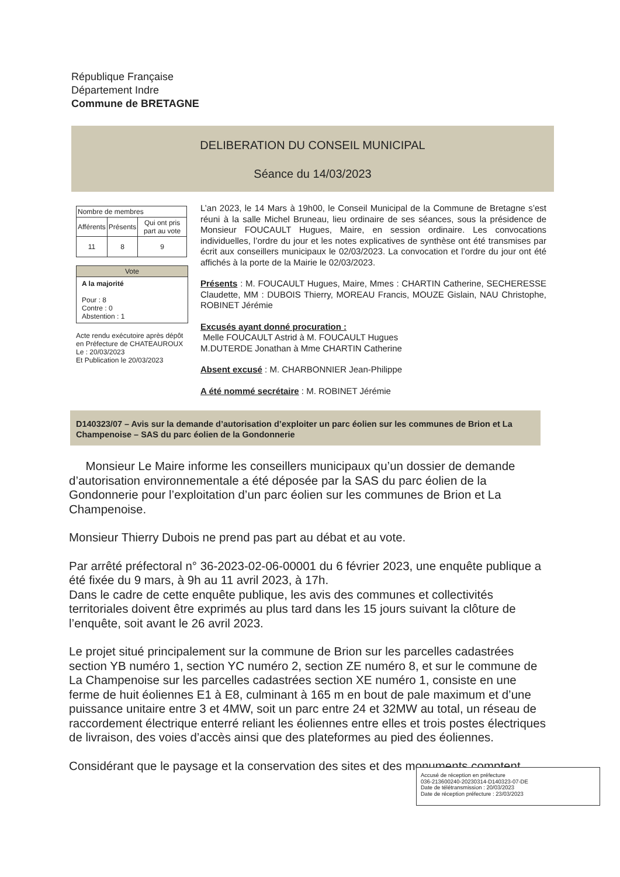République Française
Département Indre
Commune de BRETAGNE
DELIBERATION DU CONSEIL MUNICIPAL
Séance du 14/03/2023
| Nombre de membres | | |
| --- | --- | --- |
| Afférents | Présents | Qui ont pris part au vote |
| 11 | 8 | 9 |
Vote
A la majorité
Pour : 8
Contre : 0
Abstention : 1
Acte rendu exécutoire après dépôt en Préfecture de CHATEAUROUX
Le : 20/03/2023
Et Publication le 20/03/2023
L’an 2023, le 14 Mars à 19h00, le Conseil Municipal de la Commune de Bretagne s’est réuni à la salle Michel Bruneau, lieu ordinaire de ses séances, sous la présidence de Monsieur FOUCAULT Hugues, Maire, en session ordinaire. Les convocations individuelles, l’ordre du jour et les notes explicatives de synthèse ont été transmises par écrit aux conseillers municipaux le 02/03/2023. La convocation et l’ordre du jour ont été affichés à la porte de la Mairie le 02/03/2023.
Présents : M. FOUCAULT Hugues, Maire, Mmes : CHARTIN Catherine, SECHERESSE Claudette, MM : DUBOIS Thierry, MOREAU Francis, MOUZE Gislain, NAU Christophe, ROBINET Jérémie
Excusés ayant donné procuration :
Melle FOUCAULT Astrid à M. FOUCAULT Hugues
M.DUTERDE Jonathan à Mme CHARTIN Catherine
Absent excusé : M. CHARBONNIER Jean-Philippe
A été nommé secrétaire : M. ROBINET Jérémie
D140323/07 – Avis sur la demande d’autorisation d’exploiter un parc éolien sur les communes de Brion et La Champenoise – SAS du parc éolien de la Gondonnerie
Monsieur Le Maire informe les conseillers municipaux qu’un dossier de demande d’autorisation environnementale a été déposée par la SAS du parc éolien de la Gondonnerie pour l’exploitation d’un parc éolien sur les communes de Brion et La Champenoise.
Monsieur Thierry Dubois ne prend pas part au débat et au vote.
Par arrêté préfectoral n° 36-2023-02-06-00001 du 6 février 2023, une enquête publique a été fixée du 9 mars, à 9h au 11 avril 2023, à 17h.
Dans le cadre de cette enquête publique, les avis des communes et collectivités territoriales doivent être exprimés au plus tard dans les 15 jours suivant la clôture de l’enquête, soit avant le 26 avril 2023.
Le projet situé principalement sur la commune de Brion sur les parcelles cadastrées section YB numéro 1, section YC numéro 2, section ZE numéro 8, et sur le commune de La Champenoise sur les parcelles cadastrées section XE numéro 1, consiste en une ferme de huit éoliennes E1 à E8, culminant à 165 m en bout de pale maximum et d’une puissance unitaire entre 3 et 4MW, soit un parc entre 24 et 32MW au total, un réseau de raccordement électrique enterré reliant les éoliennes entre elles et trois postes électriques de livraison, des voies d’accès ainsi que des plateformes au pied des éoliennes.
Considérant que le paysage et la conservation des sites et des monuments comptent
Accusé de réception en préfecture
036-213600240-20230314-D140323-07-DE
Date de télétransmission : 20/03/2023
Date de réception préfecture : 23/03/2023